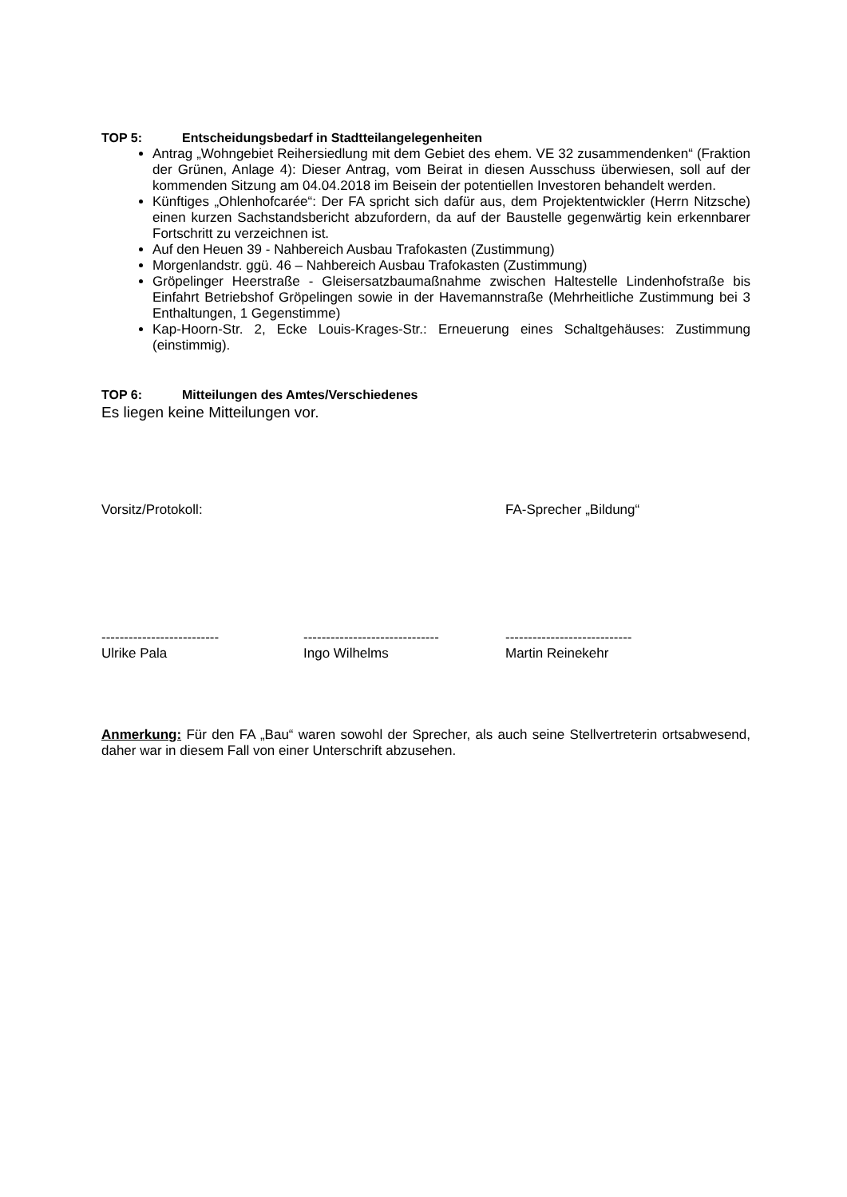TOP 5: Entscheidungsbedarf in Stadtteilangelegenheiten
Antrag „Wohngebiet Reihersiedlung mit dem Gebiet des ehem. VE 32 zusammendenken“ (Fraktion der Grünen, Anlage 4): Dieser Antrag, vom Beirat in diesen Ausschuss überwiesen, soll auf der kommenden Sitzung am 04.04.2018 im Beisein der potentiellen Investoren behandelt werden.
Künftiges „Ohlenhofcarée“: Der FA spricht sich dafür aus, dem Projektentwickler (Herrn Nitzsche) einen kurzen Sachstandsbericht abzufordern, da auf der Baustelle gegenwärtig kein erkennbarer Fortschritt zu verzeichnen ist.
Auf den Heuen 39 - Nahbereich Ausbau Trafokasten (Zustimmung)
Morgenlandstr. ggü. 46 – Nahbereich Ausbau Trafokasten (Zustimmung)
Gröpelinger Heerstraße - Gleisersatzbaumaßnahme zwischen Haltestelle Lindenhofstraße bis Einfahrt Betriebshof Gröpelingen sowie in der Havemannstraße (Mehrheitliche Zustimmung bei 3 Enthaltungen, 1 Gegenstimme)
Kap-Hoorn-Str. 2, Ecke Louis-Krages-Str.: Erneuerung eines Schaltgehäuses: Zustimmung (einstimmig).
TOP 6: Mitteilungen des Amtes/Verschiedenes
Es liegen keine Mitteilungen vor.
Vorsitz/Protokoll: FA-Sprecher „Bildung“
--------------------------
------------------------------
----------------------------
Ulrike Pala Ingo Wilhelms Martin Reinekehr
Anmerkung: Für den FA „Bau“ waren sowohl der Sprecher, als auch seine Stellvertreterin ortsabwesend, daher war in diesem Fall von einer Unterschrift abzusehen.